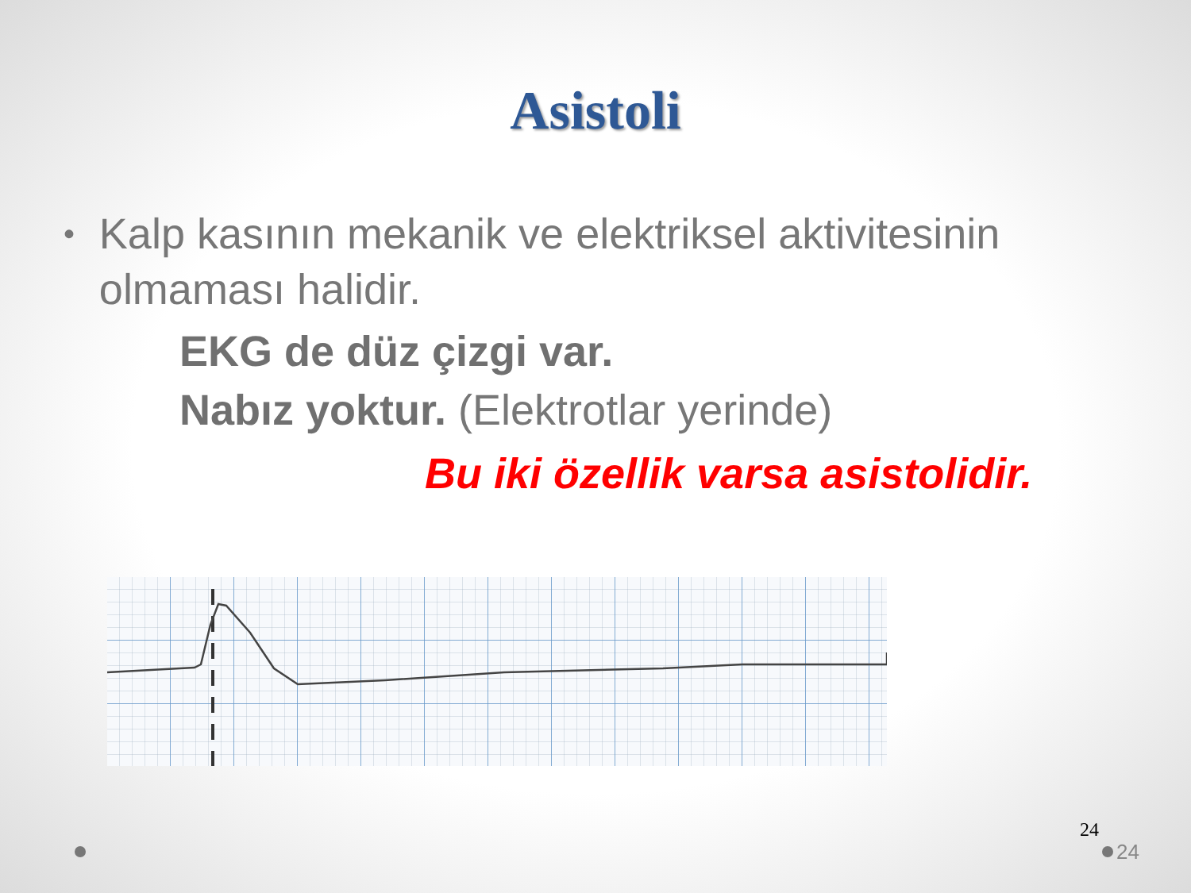Asistoli
• Kalp kasının mekanik ve elektriksel aktivitesinin olmaması halidir.
EKG de düz çizgi var.
Nabız yoktur. (Elektrotlar yerinde)
Bu iki özellik varsa asistolidir.
24
24